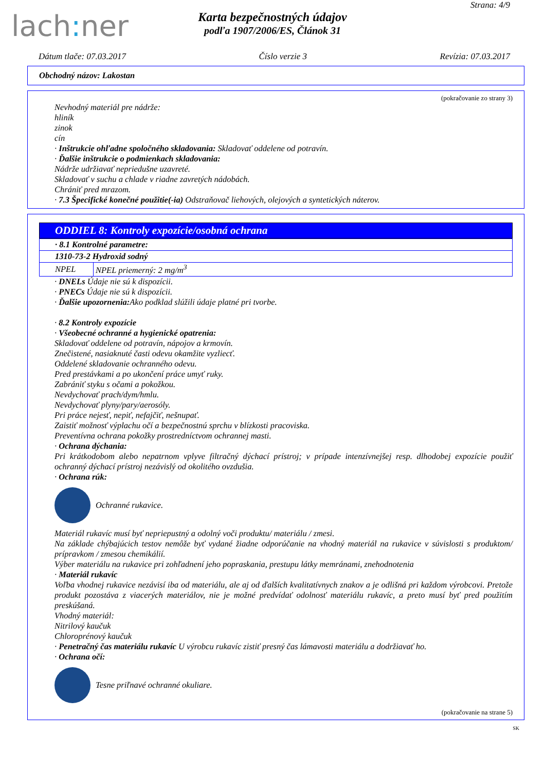lach: ner
Strana: 4/9
Karta bezpečnostných údajov
podľa 1907/2006/ES, Článok 31
Dátum tlače: 07.03.2017 Číslo verzie 3 Revízia: 07.03.2017
Obchodný názov: Lakostan
(pokračovanie zo strany 3)
Nevhodný materiál pre nádrže:
hliník
zinok
cín
· Inštrukcie ohľadne spoločného skladovania: Skladovať oddelene od potravín.
· Ďalšie inštrukcie o podmienkach skladovania:
Nádrže udržiavať nepriedušne uzavreté.
Skladovať v suchu a chlade v riadne zavretých nádobách.
Chrániť pred mrazom.
· 7.3 Špecifické konečné použitie(-ia) Odstraňovač liehových, olejových a syntetických náterov.
ODDIEL 8: Kontroly expozície/osobná ochrana
| · 8.1 Kontrolné parametre: | |
| 1310-73-2 Hydroxid sodný | |
| NPEL | NPEL priemerný: 2 mg/m<sup>3</sup> |
· DNELs Údaje nie sú k dispozícii.
· PNECs Údaje nie sú k dispozícii.
· Ďalšie upozornenia: Ako podklad slúžili údaje platné pri tvorbe.
· 8.2 Kontroly expozície
· Všeobecné ochranné a hygienické opatrenia:
Skladovať oddelene od potravín, nápojov a krmovín.
Znečistené, nasiaknuté časti odevu okamžite vyzliecť.
Oddelené skladovanie ochranného odevu.
Pred prestávkami a po ukončení práce umyť ruky.
Zabrániť styku s očami a pokožkou.
Nevdychovať prach/dym/hmlu.
Nevdychovať plyny/pary/aerosóly.
Pri práce nejesť, nepiť, nefajčiť, nešnupať.
Zaistiť možnosť výplachu očí a bezpečnostnú sprchu v blízkosti pracoviska.
Preventívna ochrana pokožky prostredníctvom ochrannej masti.
· Ochrana dýchania:
Pri krátkodobom alebo nepatrnom vplyve filtračný dýchací prístroj; v prípade intenzívnejšej resp. dlhodobej expozície použiť ochranný dýchací prístroj nezávislý od okolitého ovzdušia.
· Ochrana rúk:
Ochranné rukavice.
Materiál rukavíc musí byť nepriepustný a odolný voči produktu/ materiálu / zmesi.
Na základe chýbajúcich testov nemôže byť vydané žiadne odporúčanie na vhodný materiál na rukavice v súvislosti s produktom/ prípravkom / zmesou chemikálií.
Výber materiálu na rukavice pri zohľadnení jeho popraskania, prestupu látky memránami, znehodnotenia
· Materiál rukavíc
Voľba vhodnej rukavice nezávisí iba od materiálu, ale aj od ďalších kvalitatívnych znakov a je odlišná pri každom výrobcovi. Pretože produkt pozostáva z viacerých materiálov, nie je možné predvídať odolnosť materiálu rukavíc, a preto musí byť pred použitím preskúšaná.
Vhodný materiál:
Nitrilový kaučuk
Chloroprénový kaučuk
· Penetračný čas materiálu rukavíc U výrobcu rukavíc zistiť presný čas lámavosti materiálu a dodržiavať ho.
· Ochrana očí:
Tesne priľnavé ochranné okuliare.
(pokračovanie na strane 5)
SK